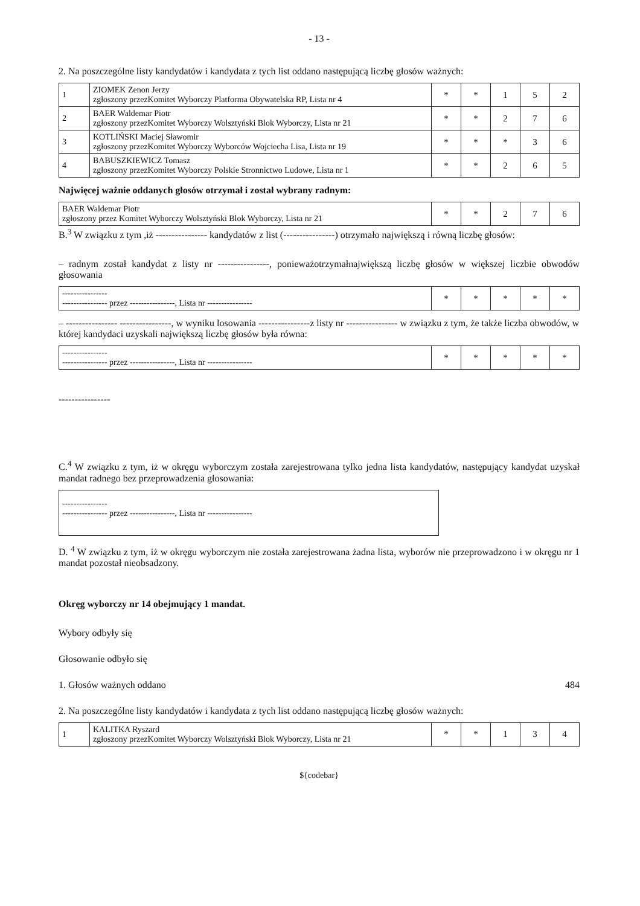- 13 -
2. Na poszczególne listy kandydatów i kandydata z tych list oddano następującą liczbę głosów ważnych:
| 1 | ZIOMEK Zenon Jerzy zgłoszony przezKomitet Wyborczy Platforma Obywatelska RP, Lista nr 4 | * | * | 1 | 5 | 2 |
| 2 | BAER Waldemar Piotr zgłoszony przezKomitet Wyborczy Wolsztyński Blok Wyborczy, Lista nr 21 | * | * | 2 | 7 | 6 |
| 3 | KOTLIŃSKI Maciej Sławomir zgłoszony przezKomitet Wyborczy Wyborców Wojciecha Lisa, Lista nr 19 | * | * | * | 3 | 6 |
| 4 | BABUSZKIEWICZ Tomasz zgłoszony przezKomitet Wyborczy Polskie Stronnictwo Ludowe, Lista nr 1 | * | * | 2 | 6 | 5 |
Najwięcej ważnie oddanych głosów otrzymał i został wybrany radnym:
| BAER Waldemar Piotr zgłoszony przez Komitet Wyborczy Wolsztyński Blok Wyborczy, Lista nr 21 | * | * | 2 | 7 | 6 |
B.<sup>3</sup> W związku z tym ,iż ---------------- kandydatów z list (----------------) otrzymało największą i równą liczbę głosów:
– radnym został kandydat z listy nr ----------------, ponieważotrzymałnajwiększą liczbę głosów w większej liczbie obwodów głosowania
| ---------------- ---------------- przez ----------------, Lista nr ---------------- | * | * | * | * | * |
– ---------------- ----------------, w wyniku losowania ----------------z listy nr ---------------- w związku z tym, że także liczba obwodów, w której kandydaci uzyskali największą liczbę głosów była równa:
| ---------------- ---------------- przez ----------------, Lista nr ---------------- | * | * | * | * | * |
----------------
C.<sup>4</sup> W związku z tym, iż w okręgu wyborczym została zarejestrowana tylko jedna lista kandydatów, następujący kandydat uzyskał mandat radnego bez przeprowadzenia głosowania:
----------------
---------------- przez ----------------, Lista nr ----------------
D. <sup>4</sup> W związku z tym, iż w okręgu wyborczym nie została zarejestrowana żadna lista, wyborów nie przeprowadzono i w okręgu nr 1 mandat pozostał nieobsadzony.
Okręg wyborczy nr 14 obejmujący 1 mandat.
Wybory odbyły się
Głosowanie odbyło się
1. Głosów ważnych oddano 484
2. Na poszczególne listy kandydatów i kandydata z tych list oddano następującą liczbę głosów ważnych:
| 1 | KALITKA Ryszard zgłoszony przezKomitet Wyborczy Wolsztyński Blok Wyborczy, Lista nr 21 | * | * | 1 | 3 | 4 |
${codebar}